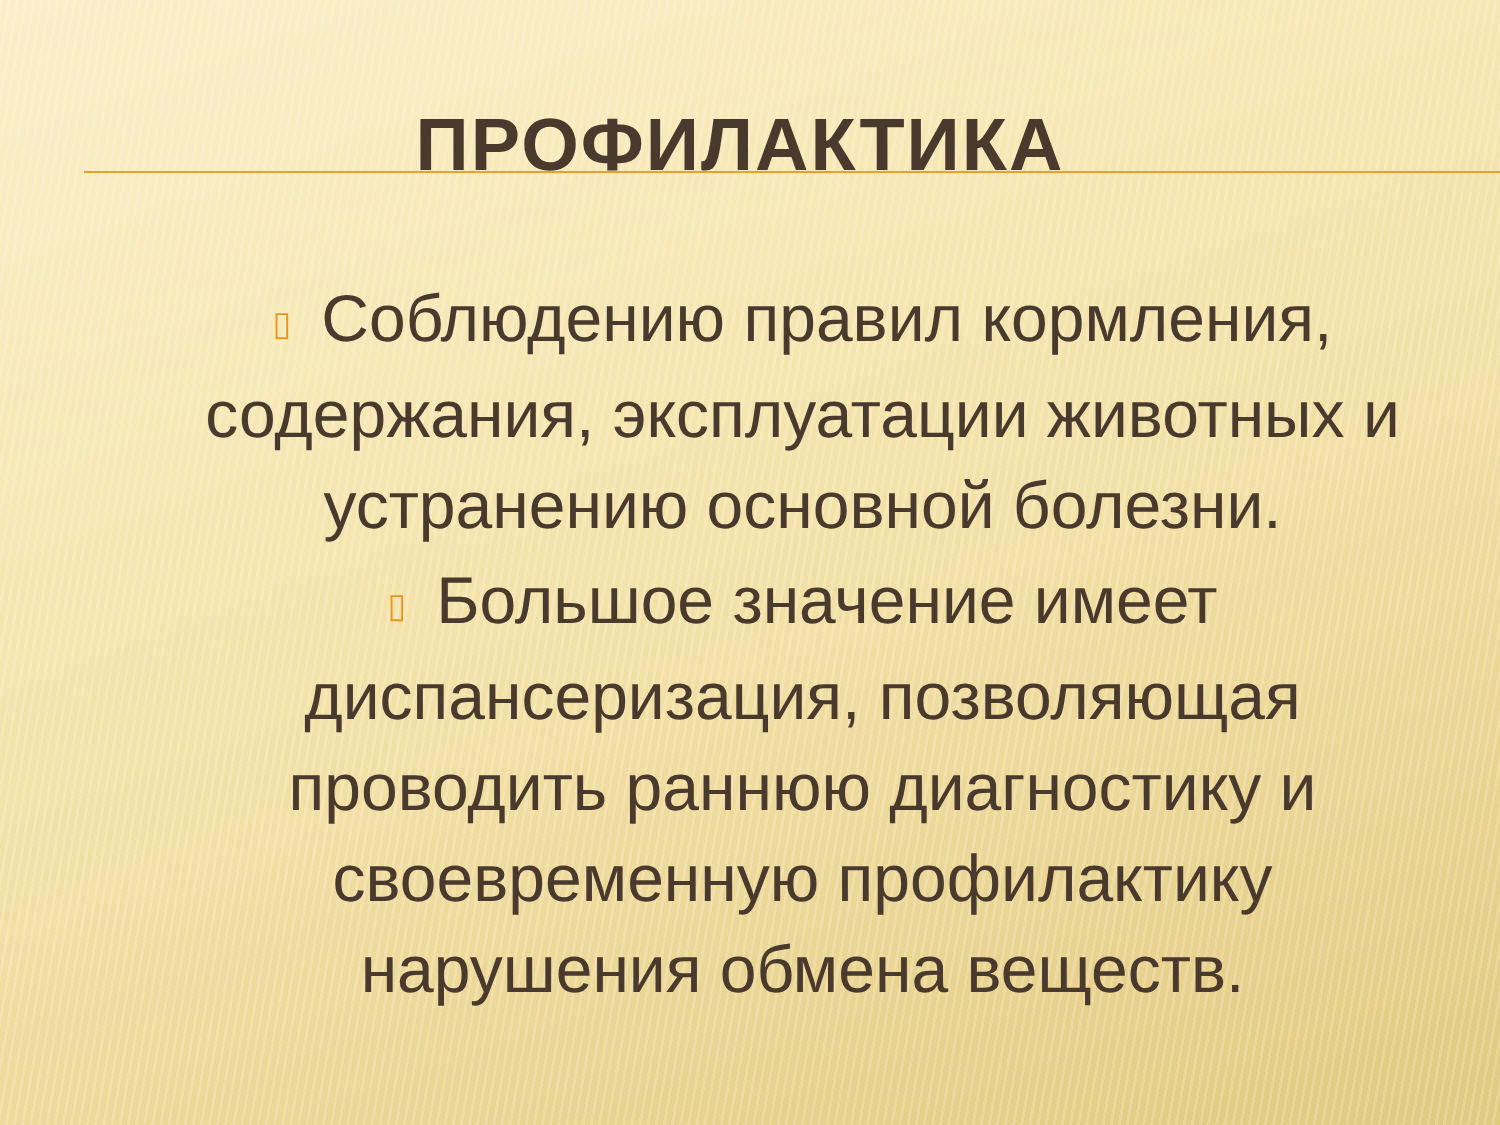ПРОФИЛАКТИКА
▯ Соблюдению правил кормления, содержания, эксплуатации животных и устранению основной болезни.
▯ Большое значение имеет диспансеризация, позволяющая проводить раннюю диагностику и своевременную профилактику нарушения обмена веществ.